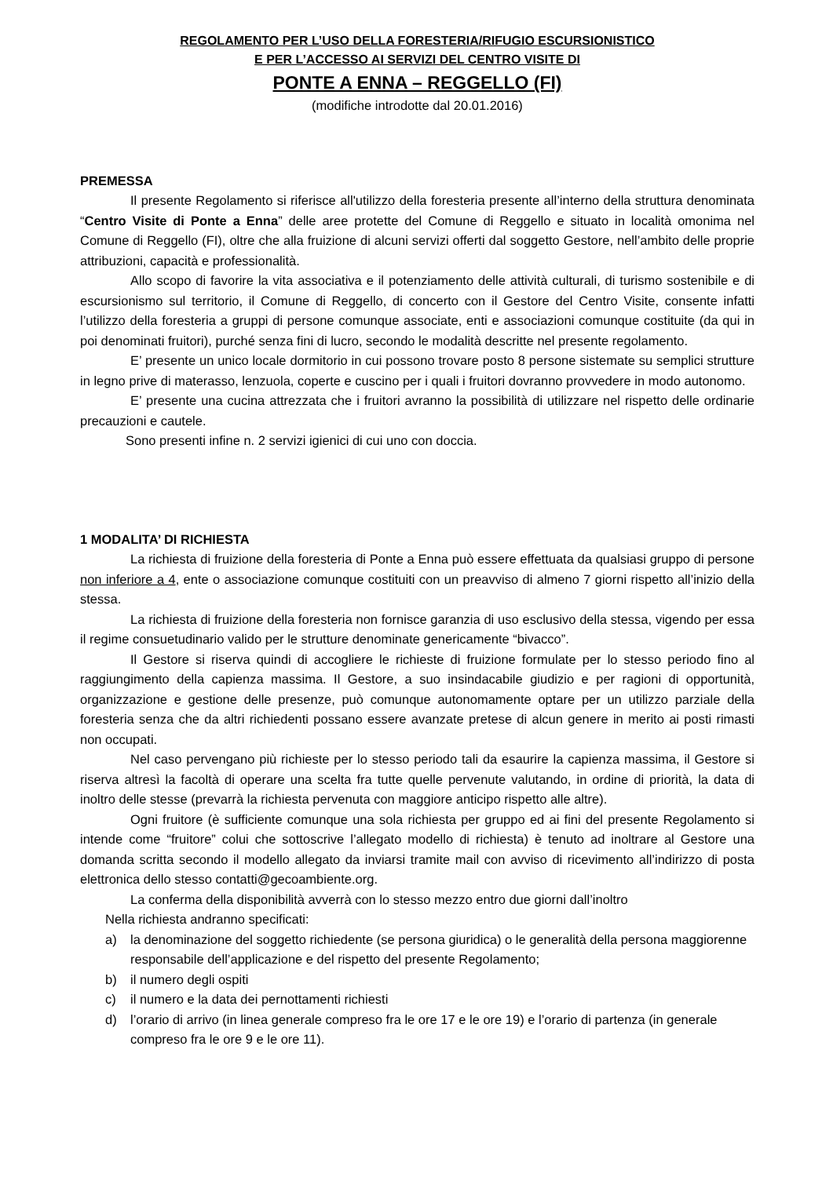REGOLAMENTO PER L’USO DELLA FORESTERIA/RIFUGIO ESCURSIONISTICO
E PER L’ACCESSO AI SERVIZI DEL CENTRO VISITE DI
PONTE A ENNA – REGGELLO (FI)
(modifiche introdotte dal 20.01.2016)
PREMESSA
Il presente Regolamento si riferisce all'utilizzo della foresteria presente all’interno della struttura denominata “Centro Visite di Ponte a Enna” delle aree protette del Comune di Reggello e situato in località omonima nel Comune di Reggello (FI), oltre che alla fruizione di alcuni servizi offerti dal soggetto Gestore, nell’ambito delle proprie attribuzioni, capacità e professionalità.
Allo scopo di favorire la vita associativa e il potenziamento delle attività culturali, di turismo sostenibile e di escursionismo sul territorio, il Comune di Reggello, di concerto con il Gestore del Centro Visite, consente infatti l’utilizzo della foresteria a gruppi di persone comunque associate, enti e associazioni comunque costituite (da qui in poi denominati fruitori), purché senza fini di lucro, secondo le modalità descritte nel presente regolamento.
E’ presente un unico locale dormitorio in cui possono trovare posto 8 persone sistemate su semplici strutture in legno prive di materasso, lenzuola, coperte e cuscino per i quali i fruitori dovranno provvedere in modo autonomo.
E’ presente una cucina attrezzata che i fruitori avranno la possibilità di utilizzare nel rispetto delle ordinarie precauzioni e cautele.
Sono presenti infine n. 2 servizi igienici di cui uno con doccia.
1 MODALITA’ DI RICHIESTA
La richiesta di fruizione della foresteria di Ponte a Enna può essere effettuata da qualsiasi gruppo di persone non inferiore a 4, ente o associazione comunque costituiti con un preavviso di almeno 7 giorni rispetto all’inizio della stessa.
La richiesta di fruizione della foresteria non fornisce garanzia di uso esclusivo della stessa, vigendo per essa il regime consuetudinario valido per le strutture denominate genericamente “bivacco”.
Il Gestore si riserva quindi di accogliere le richieste di fruizione formulate per lo stesso periodo fino al raggiungimento della capienza massima. Il Gestore, a suo insindacabile giudizio e per ragioni di opportunità, organizzazione e gestione delle presenze, può comunque autonomamente optare per un utilizzo parziale della foresteria senza che da altri richiedenti possano essere avanzate pretese di alcun genere in merito ai posti rimasti non occupati.
Nel caso pervengano più richieste per lo stesso periodo tali da esaurire la capienza massima, il Gestore si riserva altresì la facoltà di operare una scelta fra tutte quelle pervenute valutando, in ordine di priorità, la data di inoltro delle stesse (prevarrà la richiesta pervenuta con maggiore anticipo rispetto alle altre).
Ogni fruitore (è sufficiente comunque una sola richiesta per gruppo ed ai fini del presente Regolamento si intende come “fruitore” colui che sottoscrive l’allegato modello di richiesta) è tenuto ad inoltrare al Gestore una domanda scritta secondo il modello allegato da inviarsi tramite mail con avviso di ricevimento all’indirizzo di posta elettronica dello stesso contatti@gecoambiente.org.
La conferma della disponibilità avverrà con lo stesso mezzo entro due giorni dall’inoltro
Nella richiesta andranno specificati:
a) la denominazione del soggetto richiedente (se persona giuridica) o le generalità della persona maggiorenne responsabile dell’applicazione e del rispetto del presente Regolamento;
b) il numero degli ospiti
c) il numero e la data dei pernottamenti richiesti
d) l’orario di arrivo (in linea generale compreso fra le ore 17 e le ore 19) e l’orario di partenza (in generale compreso fra le ore 9 e le ore 11).